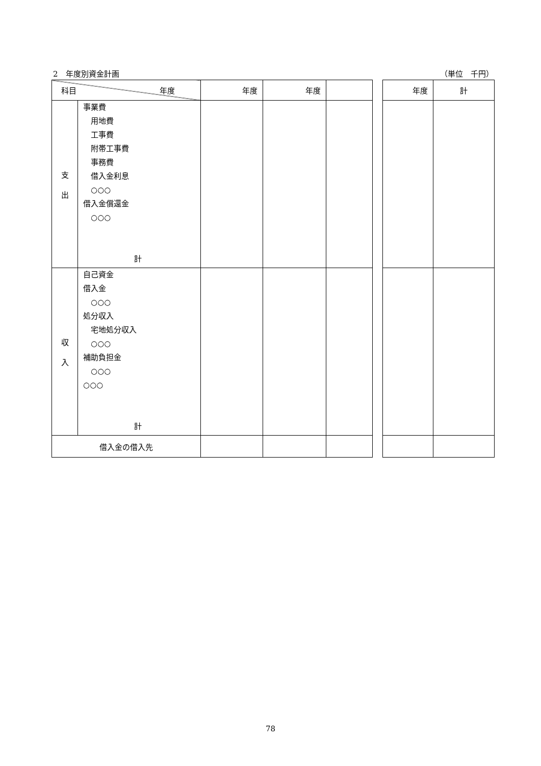2　年度別資金計画 （単位　千円）
| 科目 年度 | | 年度 | 年度 | | | 年度 | 計 |
| 支 出 | 事業費 用地費 工事費 附帯工事費 事務費 借入金利息 ○○○ 借入金償還金 ○○○ 計 | | | | | | |
| 収 入 | 自己資金 借入金 ○○○ 処分収入 宅地処分収入 ○○○ 補助負担金 ○○○ ○○○ 計 | | | | | | |
| 借入金の借入先 | | | | | | | |
78